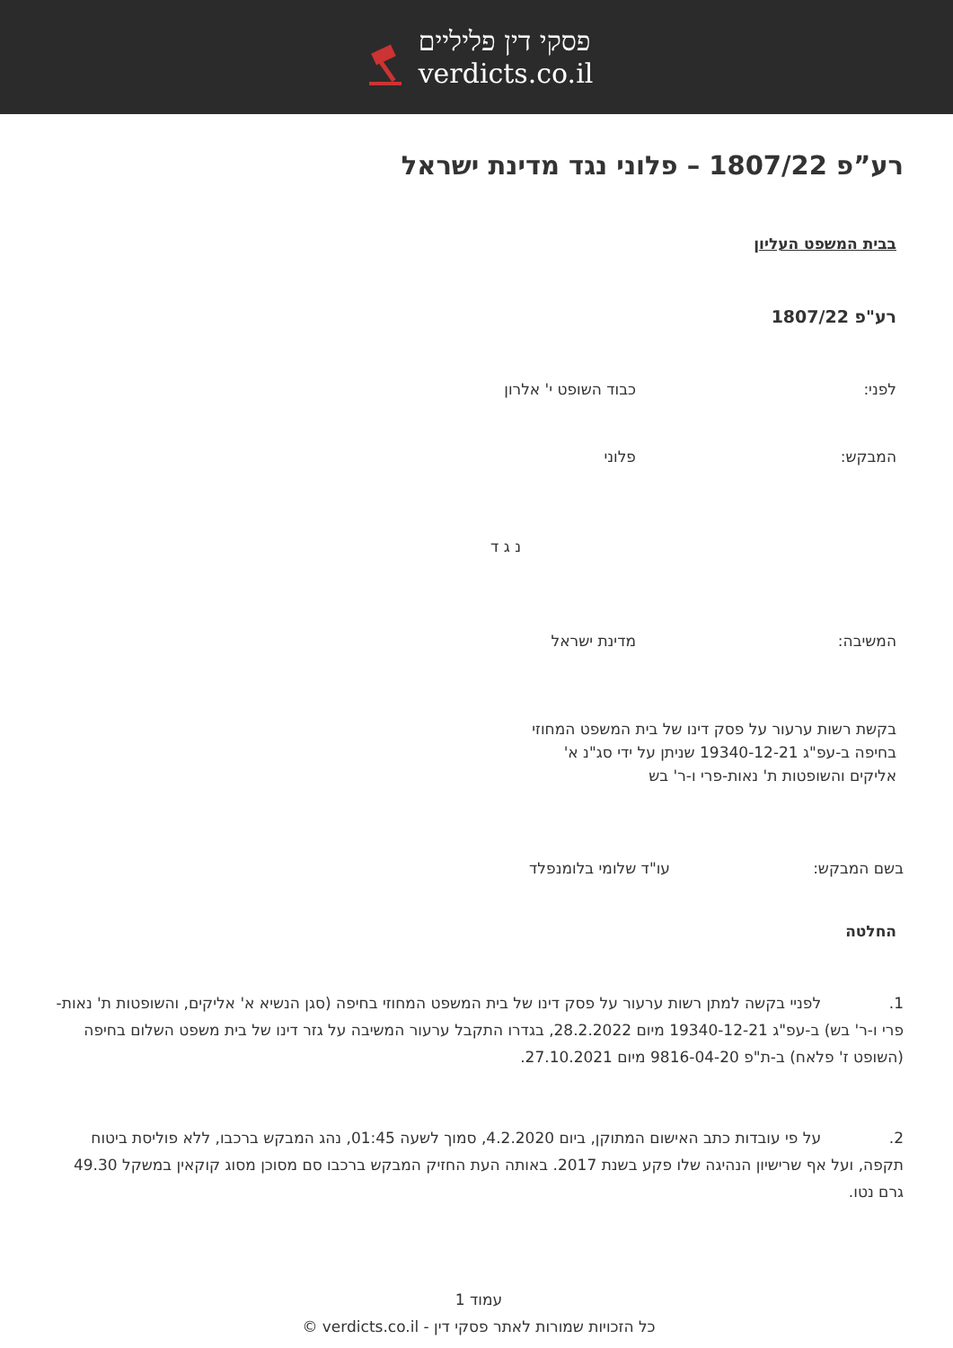פסקי דין פליליים
verdicts.co.il
רע”פ 1807/22 – פלוני נגד מדינת ישראל
בבית המשפט העליון
רע"פ 1807/22
לפני: כבוד השופט י' אלרון
המבקש: פלוני
נ ג ד
המשיבה: מדינת ישראל
בקשת רשות ערעור על פסק דינו של בית המשפט המחוזי בחיפה ב-עפ"ג 19340-12-21 שניתן על ידי סג"נ א' אליקים והשופטות ת' נאות-פרי ו-ר' בש
בשם המבקש: עו"ד שלומי בלומנפלד
החלטה
1. לפניי בקשה למתן רשות ערעור על פסק דינו של בית המשפט המחוזי בחיפה (סגן הנשיא א' אליקים, והשופטות ת' נאות-פרי ו-ר' בש) ב-עפ"ג 19340-12-21 מיום 28.2.2022, בגדרו התקבל ערעור המשיבה על גזר דינו של בית משפט השלום בחיפה (השופט ז' פלאח) ב-ת"פ 9816-04-20 מיום 27.10.2021.
2. על פי עובדות כתב האישום המתוקן, ביום 4.2.2020, סמוך לשעה 01:45, נהג המבקש ברכבו, ללא פוליסת ביטוח תקפה, ועל אף שרישיון הנהיגה שלו פקע בשנת 2017. באותה העת החזיק המבקש ברכבו סם מסוכן מסוג קוקאין במשקל 49.30 גרם נטו.
עמוד 1
כל הזכויות שמורות לאתר פסקי דין - verdicts.co.il ©